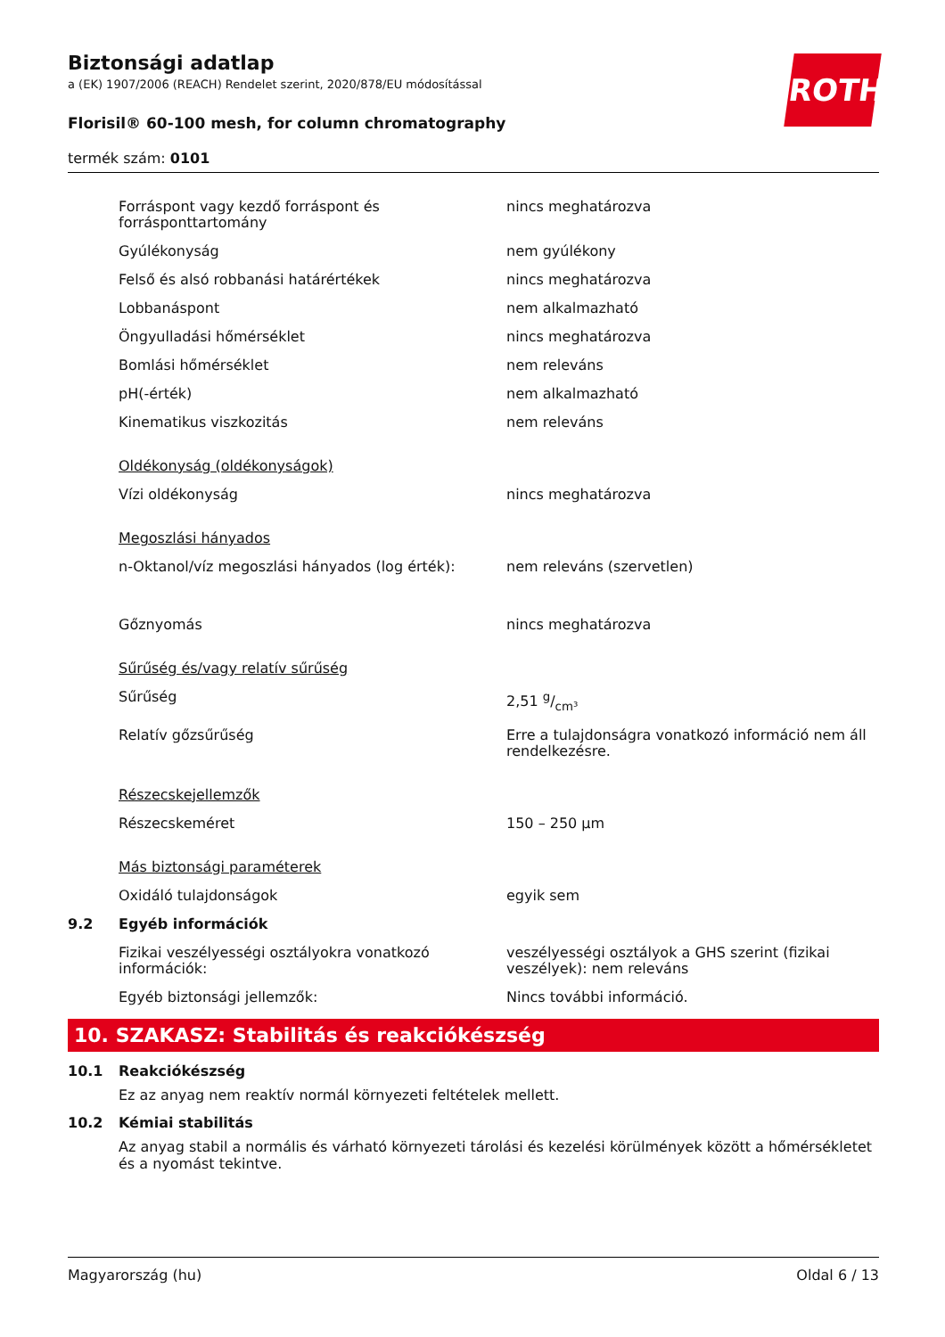Biztonsági adatlap
a (EK) 1907/2006 (REACH) Rendelet szerint, 2020/878/EU módosítással
Florisil® 60-100 mesh, for column chromatography
termék szám: 0101
ROTH
| | Forráspont vagy kezdő forráspont és forrásponttartomány | nincs meghatározva |
| | Gyúlékonyság | nem gyúlékony |
| | Felső és alsó robbanási határértékek | nincs meghatározva |
| | Lobbanáspont | nem alkalmazható |
| | Öngyulladási hőmérséklet | nincs meghatározva |
| | Bomlási hőmérséklet | nem releváns |
| | pH(-érték) | nem alkalmazható |
| | Kinematikus viszkozitás | nem releváns |
| | Oldékonyság (oldékonyságok) | |
| | Vízi oldékonyság | nincs meghatározva |
| | Megoszlási hányados | |
| | n-Oktanol/víz megoszlási hányados (log érték): | nem releváns (szervetlen) |
| | Gőznyomás | nincs meghatározva |
| | Sűrűség és/vagy relatív sűrűség | |
| | Sűrűség | 2,51 g/cm³ |
| | Relatív gőzsűrűség | Erre a tulajdonságra vonatkozó információ nem áll rendelkezésre. |
| | Részecskejellemzők | |
| | Részecskeméret | 150 – 250 µm |
| | Más biztonsági paraméterek | |
| | Oxidáló tulajdonságok | egyik sem |
| 9.2 | Egyéb információk | |
| | Fizikai veszélyességi osztályokra vonatkozó információk: | veszélyességi osztályok a GHS szerint (fizikai veszélyek): nem releváns |
| | Egyéb biztonsági jellemzők: | Nincs további információ. |
10. SZAKASZ: Stabilitás és reakciókészség
10.1 Reakciókészség
Ez az anyag nem reaktív normál környezeti feltételek mellett.
10.2 Kémiai stabilitás
Az anyag stabil a normális és várható környezeti tárolási és kezelési körülmények között a hőmérsék­letet és a nyomást tekintve.
Magyarország (hu) Oldal 6 / 13